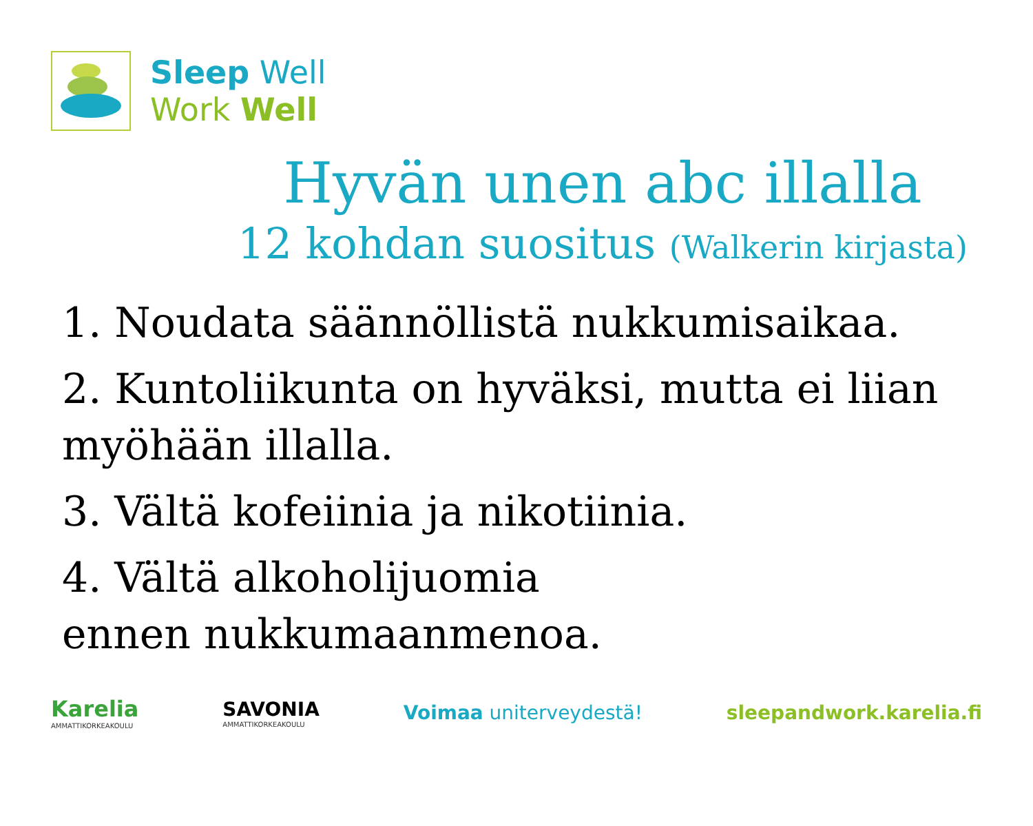Sleep Well
Work Well
Hyvän unen abc illalla
12 kohdan suositus (Walkerin kirjasta)
1. Noudata säännöllistä nukkumisaikaa.
2. Kuntoliikunta on hyväksi, mutta ei liian myöhään illalla.
3. Vältä kofeiinia ja nikotiinia.
4. Vältä alkoholijuomia
ennen nukkumaanmenoa.
Karelia
AMMATTIKORKEAKOULU
SAVONIA
AMMATTIKORKEAKOULU
Voimaa uniterveydestä! sleepandwork.karelia.fi